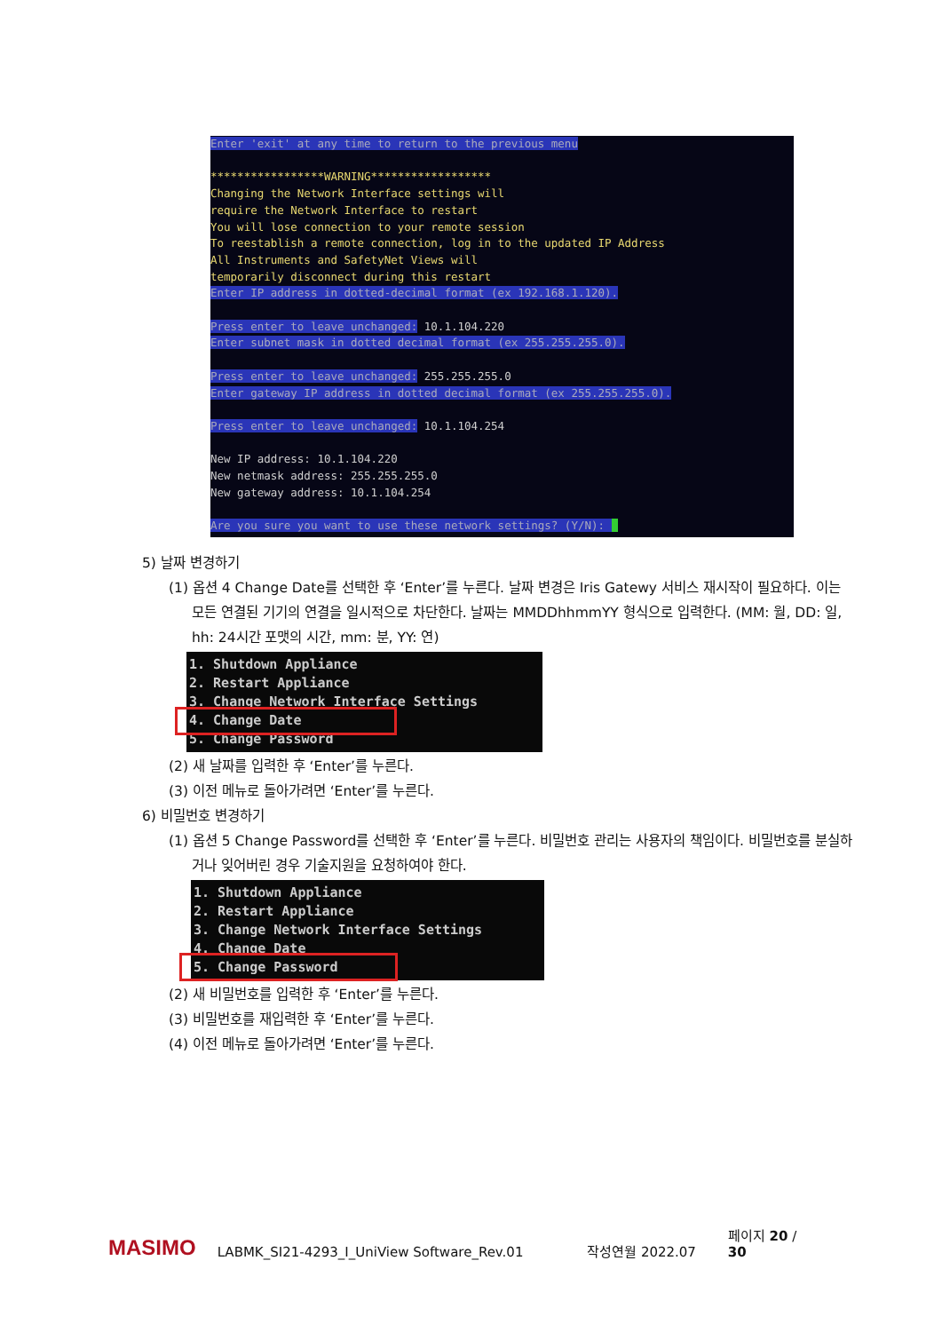Enter 'exit' at any time to return to the previous menu *****************WARNING****************** Changing the Network Interface settings will require the Network Interface to restart You will lose connection to your remote session To reestablish a remote connection, log in to the updated IP Address All Instruments and SafetyNet Views will temporarily disconnect during this restart Enter IP address in dotted-decimal format (ex 192.168.1.120). Press enter to leave unchanged: 10.1.104.220 Enter subnet mask in dotted decimal format (ex 255.255.255.0). Press enter to leave unchanged: 255.255.255.0 Enter gateway IP address in dotted decimal format (ex 255.255.255.0). Press enter to leave unchanged: 10.1.104.254 New IP address: 10.1.104.220 New netmask address: 255.255.255.0 New gateway address: 10.1.104.254 Are you sure you want to use these network settings? (Y/N):
5) 날짜 변경하기
(1) 옵션 4 Change Date를 선택한 후 ‘Enter’를 누른다. 날짜 변경은 Iris Gatewy 서비스 재시작이 필요하다. 이는 모든 연결된 기기의 연결을 일시적으로 차단한다. 날짜는 MMDDhhmmYY 형식으로 입력한다. (MM: 월, DD: 일, hh: 24시간 포맷의 시간, mm: 분, YY: 연)
1. Shutdown Appliance 2. Restart Appliance 3. Change Network Interface Settings 4. Change Date 5. Change Password
(2) 새 날짜를 입력한 후 ‘Enter’를 누른다.
(3) 이전 메뉴로 돌아가려면 ‘Enter’를 누른다.
6) 비밀번호 변경하기
(1) 옵션 5 Change Password를 선택한 후 ‘Enter’를 누른다. 비밀번호 관리는 사용자의 책임이다. 비밀번호를 분실하거나 잊어버린 경우 기술지원을 요청하여야 한다.
1. Shutdown Appliance 2. Restart Appliance 3. Change Network Interface Settings 4. Change Date 5. Change Password
(2) 새 비밀번호를 입력한 후 ‘Enter’를 누른다.
(3) 비밀번호를 재입력한 후 ‘Enter’를 누른다.
(4) 이전 메뉴로 돌아가려면 ‘Enter’를 누른다.
MASIMO LABMK_SI21-4293_I_UniView Software_Rev.01 작성연월 2022.07 페이지 20 / 30